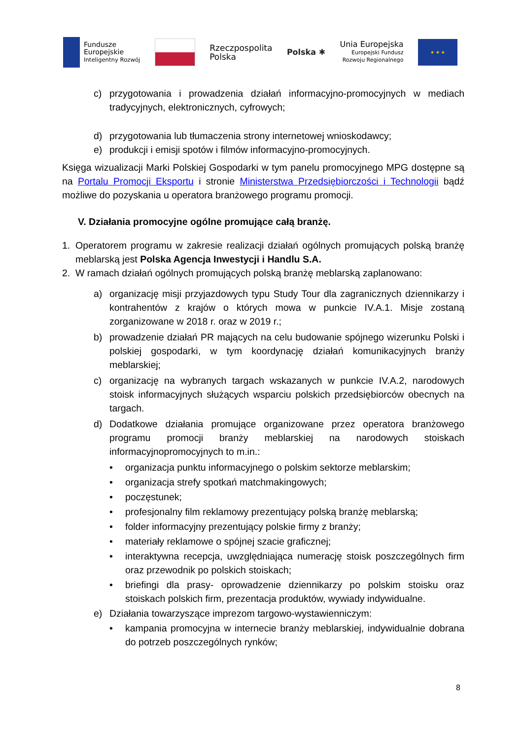Fundusze
Europejskie
Inteligentny Rozwój
Rzeczpospolita
Polska
Polska ✱
Unia Europejska
Europejski Fundusz
Rozwoju Regionalnego
★ ★ ★
c) przygotowania i prowadzenia działań informacyjno-promocyjnych w mediach tradycyjnych, elektronicznych, cyfrowych;
d) przygotowania lub tłumaczenia strony internetowej wnioskodawcy;
e) produkcji i emisji spotów i filmów informacyjno-promocyjnych.
Księga wizualizacji Marki Polskiej Gospodarki w tym panelu promocyjnego MPG dostępne są na Portalu Promocji Eksportu i stronie Ministerstwa Przedsiębiorczości i Technologii bądź możliwe do pozyskania u operatora branżowego programu promocji.
V. Działania promocyjne ogólne promujące całą branżę.
1. Operatorem programu w zakresie realizacji działań ogólnych promujących polską branżę meblarską jest Polska Agencja Inwestycji i Handlu S.A.
2. W ramach działań ogólnych promujących polską branżę meblarską zaplanowano:
a) organizację misji przyjazdowych typu Study Tour dla zagranicznych dziennikarzy i kontrahentów z krajów o których mowa w punkcie IV.A.1. Misje zostaną zorganizowane w 2018 r. oraz w 2019 r.;
b) prowadzenie działań PR mających na celu budowanie spójnego wizerunku Polski i polskiej gospodarki, w tym koordynację działań komunikacyjnych branży meblarskiej;
c) organizację na wybranych targach wskazanych w punkcie IV.A.2, narodowych stoisk informacyjnych służących wsparciu polskich przedsiębiorców obecnych na targach.
d) Dodatkowe działania promujące organizowane przez operatora branżowego programu promocji branży meblarskiej na narodowych stoiskach informacyjnopromocyjnych to m.in.:
• organizacja punktu informacyjnego o polskim sektorze meblarskim;
• organizacja strefy spotkań matchmakingowych;
• poczęstunek;
• profesjonalny film reklamowy prezentujący polską branżę meblarską;
• folder informacyjny prezentujący polskie firmy z branży;
• materiały reklamowe o spójnej szacie graficznej;
• interaktywna recepcja, uwzględniająca numerację stoisk poszczególnych firm oraz przewodnik po polskich stoiskach;
• briefingi dla prasy- oprowadzenie dziennikarzy po polskim stoisku oraz stoiskach polskich firm, prezentacja produktów, wywiady indywidualne.
e) Działania towarzyszące imprezom targowo-wystawienniczym:
• kampania promocyjna w internecie branży meblarskiej, indywidualnie dobrana do potrzeb poszczególnych rynków;
8